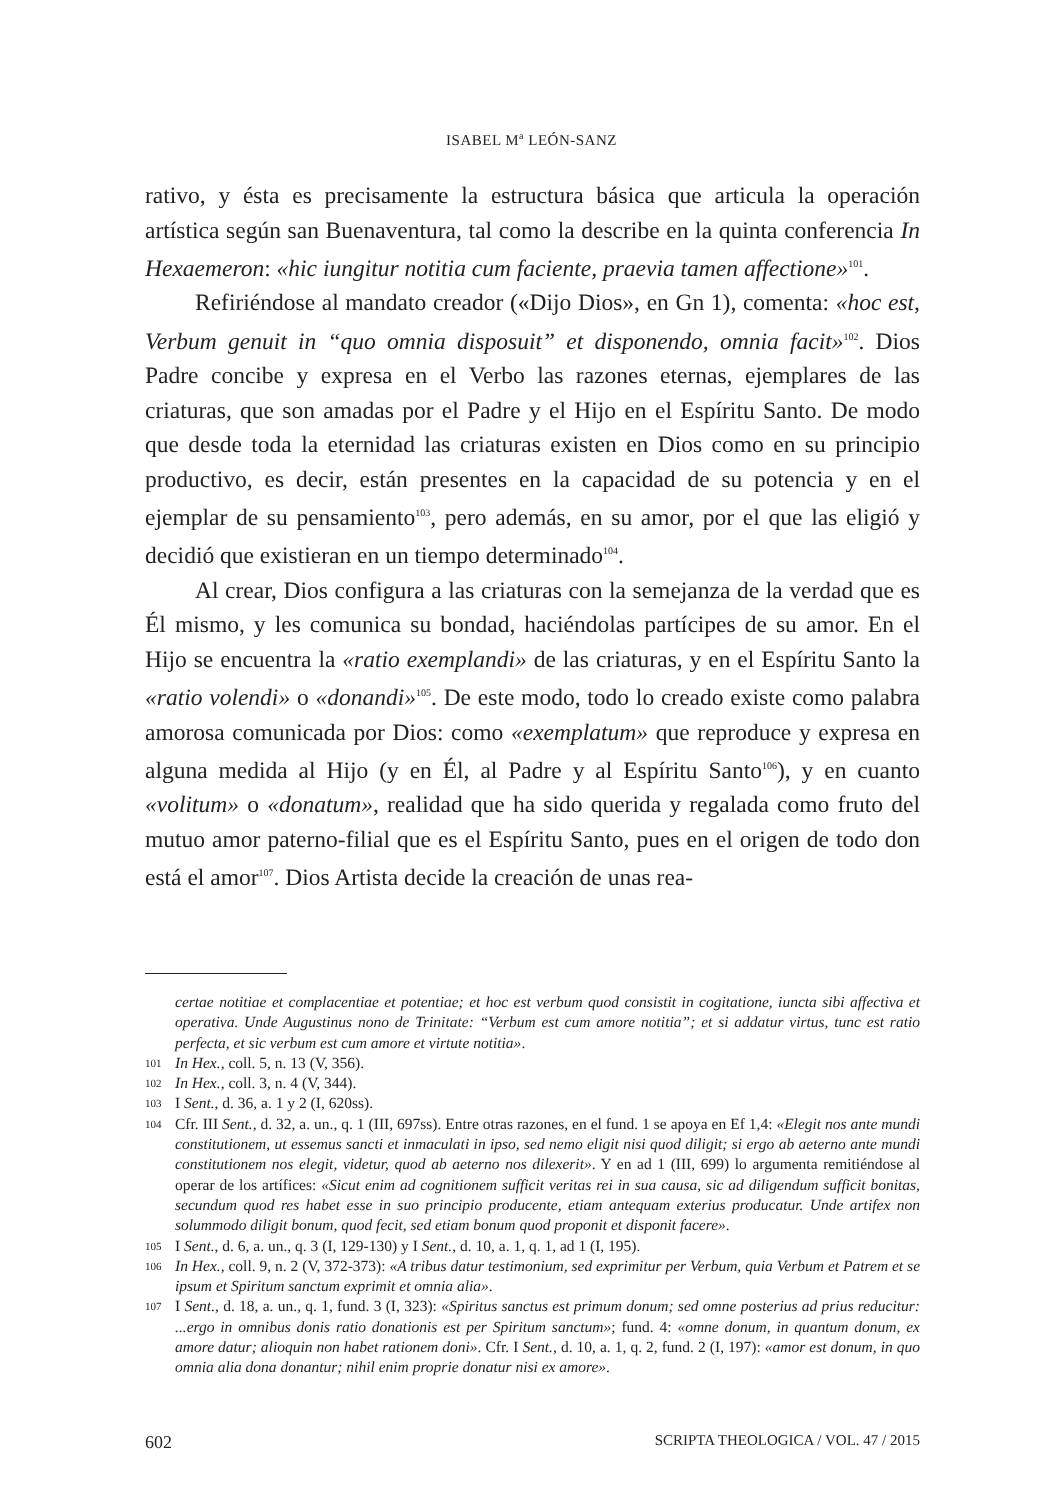ISABEL M<sup>a</sup> LEÓN-SANZ
rativo, y ésta es precisamente la estructura básica que articula la operación artística según san Buenaventura, tal como la describe en la quinta conferencia In Hexaemeron: «hic iungitur notitia cum faciente, praevia tamen affectione»<sup>101</sup>.
Refiriéndose al mandato creador («Dijo Dios», en Gn 1), comenta: «hoc est, Verbum genuit in “quo omnia disposuit” et disponendo, omnia facit»<sup>102</sup>. Dios Padre concibe y expresa en el Verbo las razones eternas, ejemplares de las criaturas, que son amadas por el Padre y el Hijo en el Espíritu Santo. De modo que desde toda la eternidad las criaturas existen en Dios como en su principio productivo, es decir, están presentes en la capacidad de su potencia y en el ejemplar de su pensamiento<sup>103</sup>, pero además, en su amor, por el que las eligió y decidió que existieran en un tiempo determinado<sup>104</sup>.
Al crear, Dios configura a las criaturas con la semejanza de la verdad que es Él mismo, y les comunica su bondad, haciéndolas partícipes de su amor. En el Hijo se encuentra la «ratio exemplandi» de las criaturas, y en el Espíritu Santo la «ratio volendi» o «donandi»<sup>105</sup>. De este modo, todo lo creado existe como palabra amorosa comunicada por Dios: como «exemplatum» que reproduce y expresa en alguna medida al Hijo (y en Él, al Padre y al Espíritu Santo<sup>106</sup>), y en cuanto «volitum» o «donatum», realidad que ha sido querida y regalada como fruto del mutuo amor paterno-filial que es el Espíritu Santo, pues en el origen de todo don está el amor<sup>107</sup>. Dios Artista decide la creación de unas rea-
certae notitiae et complacentiae et potentiae; et hoc est verbum quod consistit in cogitatione, iuncta sibi affectiva et operativa. Unde Augustinus nono de Trinitate: “Verbum est cum amore notitia”; et si addatur virtus, tunc est ratio perfecta, et sic verbum est cum amore et virtute notitia».
101 In Hex., coll. 5, n. 13 (V, 356).
102 In Hex., coll. 3, n. 4 (V, 344).
103 I Sent., d. 36, a. 1 y 2 (I, 620ss).
104 Cfr. III Sent., d. 32, a. un., q. 1 (III, 697ss). Entre otras razones, en el fund. 1 se apoya en Ef 1,4: «Elegit nos ante mundi constitutionem, ut essemus sancti et inmaculati in ipso, sed nemo eligit nisi quod diligit; si ergo ab aeterno ante mundi constitutionem nos elegit, videtur, quod ab aeterno nos dilexerit». Y en ad 1 (III, 699) lo argumenta remitiéndose al operar de los artífices: «Sicut enim ad cognitionem sufficit veritas rei in sua causa, sic ad diligendum sufficit bonitas, secundum quod res habet esse in suo principio producente, etiam antequam exterius producatur. Unde artifex non solummodo diligit bonum, quod fecit, sed etiam bonum quod proponit et disponit facere».
105 I Sent., d. 6, a. un., q. 3 (I, 129-130) y I Sent., d. 10, a. 1, q. 1, ad 1 (I, 195).
106 In Hex., coll. 9, n. 2 (V, 372-373): «A tribus datur testimonium, sed exprimitur per Verbum, quia Verbum et Patrem et se ipsum et Spiritum sanctum exprimit et omnia alia».
107 I Sent., d. 18, a. un., q. 1, fund. 3 (I, 323): «Spiritus sanctus est primum donum; sed omne posterius ad prius reducitur: ...ergo in omnibus donis ratio donationis est per Spiritum sanctum»; fund. 4: «omne donum, in quantum donum, ex amore datur; alioquin non habet rationem doni». Cfr. I Sent., d. 10, a. 1, q. 2, fund. 2 (I, 197): «amor est donum, in quo omnia alia dona donantur; nihil enim proprie donatur nisi ex amore».
602 SCRIPTA THEOLOGICA / VOL. 47 / 2015